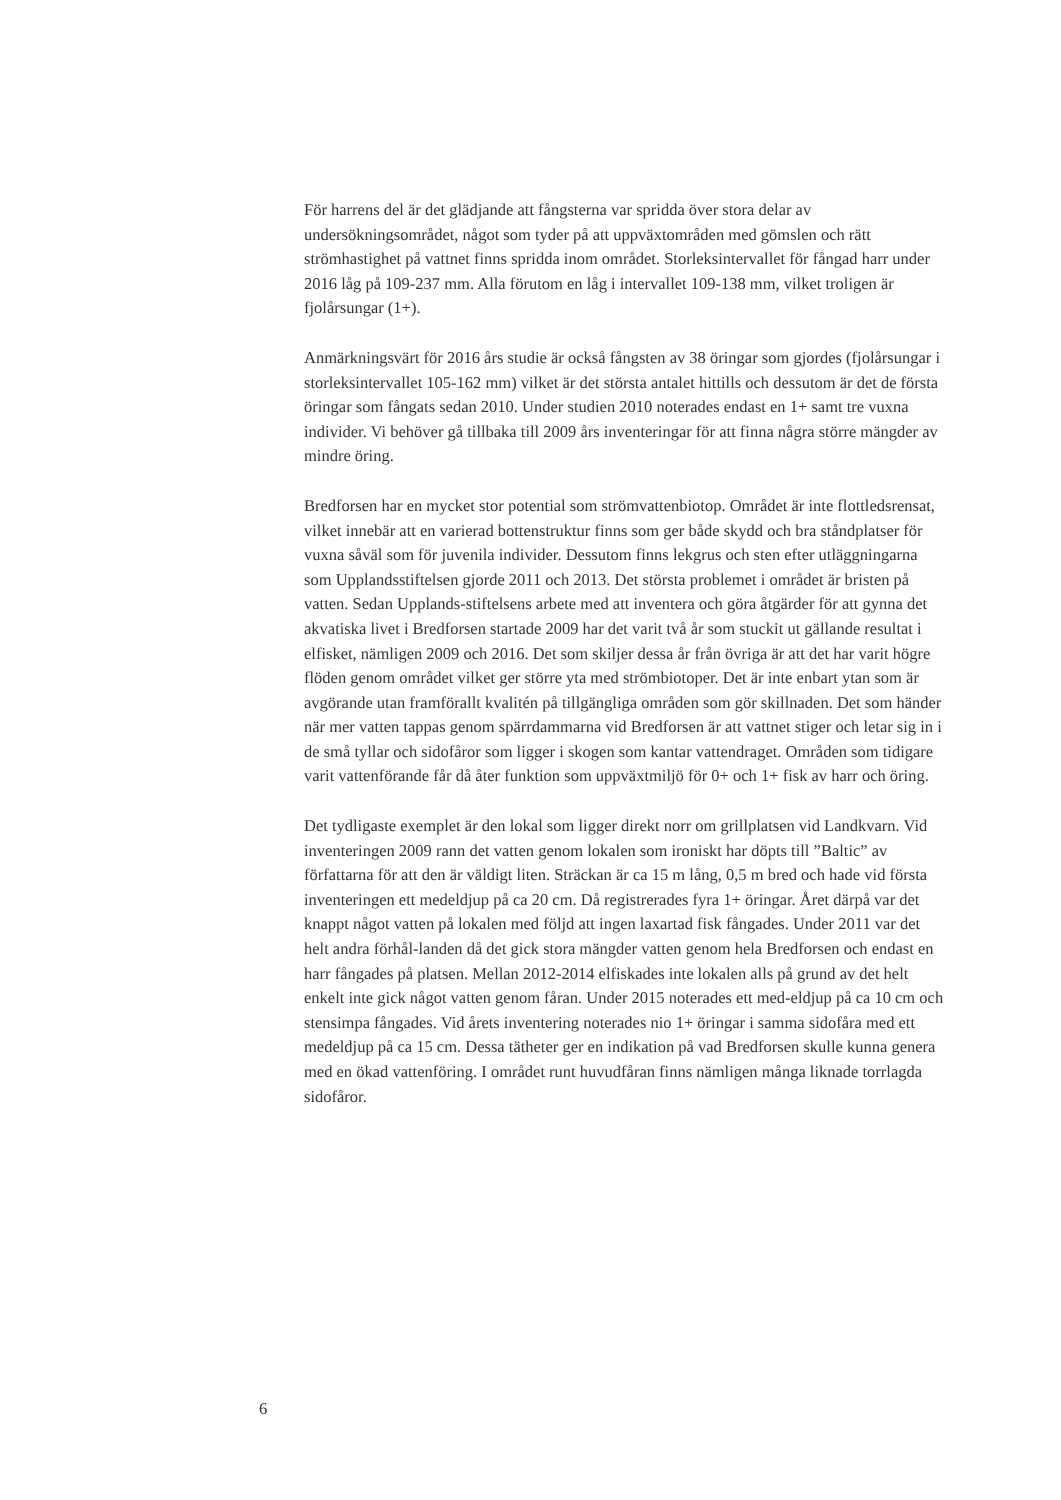För harrens del är det glädjande att fångsterna var spridda över stora delar av undersökningsområdet, något som tyder på att uppväxtområden med gömslen och rätt strömhastighet på vattnet finns spridda inom området. Storleksintervallet för fångad harr under 2016 låg på 109-237 mm. Alla förutom en låg i intervallet 109-138 mm, vilket troligen är fjolårsungar (1+).
Anmärkningsvärt för 2016 års studie är också fångsten av 38 öringar som gjordes (fjolårsungar i storleksintervallet 105-162 mm) vilket är det största antalet hittills och dessutom är det de första öringar som fångats sedan 2010. Under studien 2010 noterades endast en 1+ samt tre vuxna individer. Vi behöver gå tillbaka till 2009 års inventeringar för att finna några större mängder av mindre öring.
Bredforsen har en mycket stor potential som strömvattenbiotop. Området är inte flottledsrensat, vilket innebär att en varierad bottenstruktur finns som ger både skydd och bra ståndplatser för vuxna såväl som för juvenila individer. Dessutom finns lekgrus och sten efter utläggningarna som Upplandsstiftelsen gjorde 2011 och 2013. Det största problemet i området är bristen på vatten. Sedan Upplands-stiftelsens arbete med att inventera och göra åtgärder för att gynna det akvatiska livet i Bredforsen startade 2009 har det varit två år som stuckit ut gällande resultat i elfisket, nämligen 2009 och 2016. Det som skiljer dessa år från övriga är att det har varit högre flöden genom området vilket ger större yta med strömbiotoper. Det är inte enbart ytan som är avgörande utan framförallt kvalitén på tillgängliga områden som gör skillnaden. Det som händer när mer vatten tappas genom spärrdammarna vid Bredforsen är att vattnet stiger och letar sig in i de små tyllar och sidofåror som ligger i skogen som kantar vattendraget. Områden som tidigare varit vattenförande får då åter funktion som uppväxtmiljö för 0+ och 1+ fisk av harr och öring.
Det tydligaste exemplet är den lokal som ligger direkt norr om grillplatsen vid Landkvarn. Vid inventeringen 2009 rann det vatten genom lokalen som ironiskt har döpts till ”Baltic” av författarna för att den är väldigt liten. Sträckan är ca 15 m lång, 0,5 m bred och hade vid första inventeringen ett medeldjup på ca 20 cm. Då registrerades fyra 1+ öringar. Året därpå var det knappt något vatten på lokalen med följd att ingen laxartad fisk fångades. Under 2011 var det helt andra förhål-landen då det gick stora mängder vatten genom hela Bredforsen och endast en harr fångades på platsen. Mellan 2012-2014 elfiskades inte lokalen alls på grund av det helt enkelt inte gick något vatten genom fåran. Under 2015 noterades ett med-eldjup på ca 10 cm och stensimpa fångades. Vid årets inventering noterades nio 1+ öringar i samma sidofåra med ett medeldjup på ca 15 cm. Dessa tätheter ger en indikation på vad Bredforsen skulle kunna genera med en ökad vattenföring. I området runt huvudfåran finns nämligen många liknade torrlagda sidofåror.
6